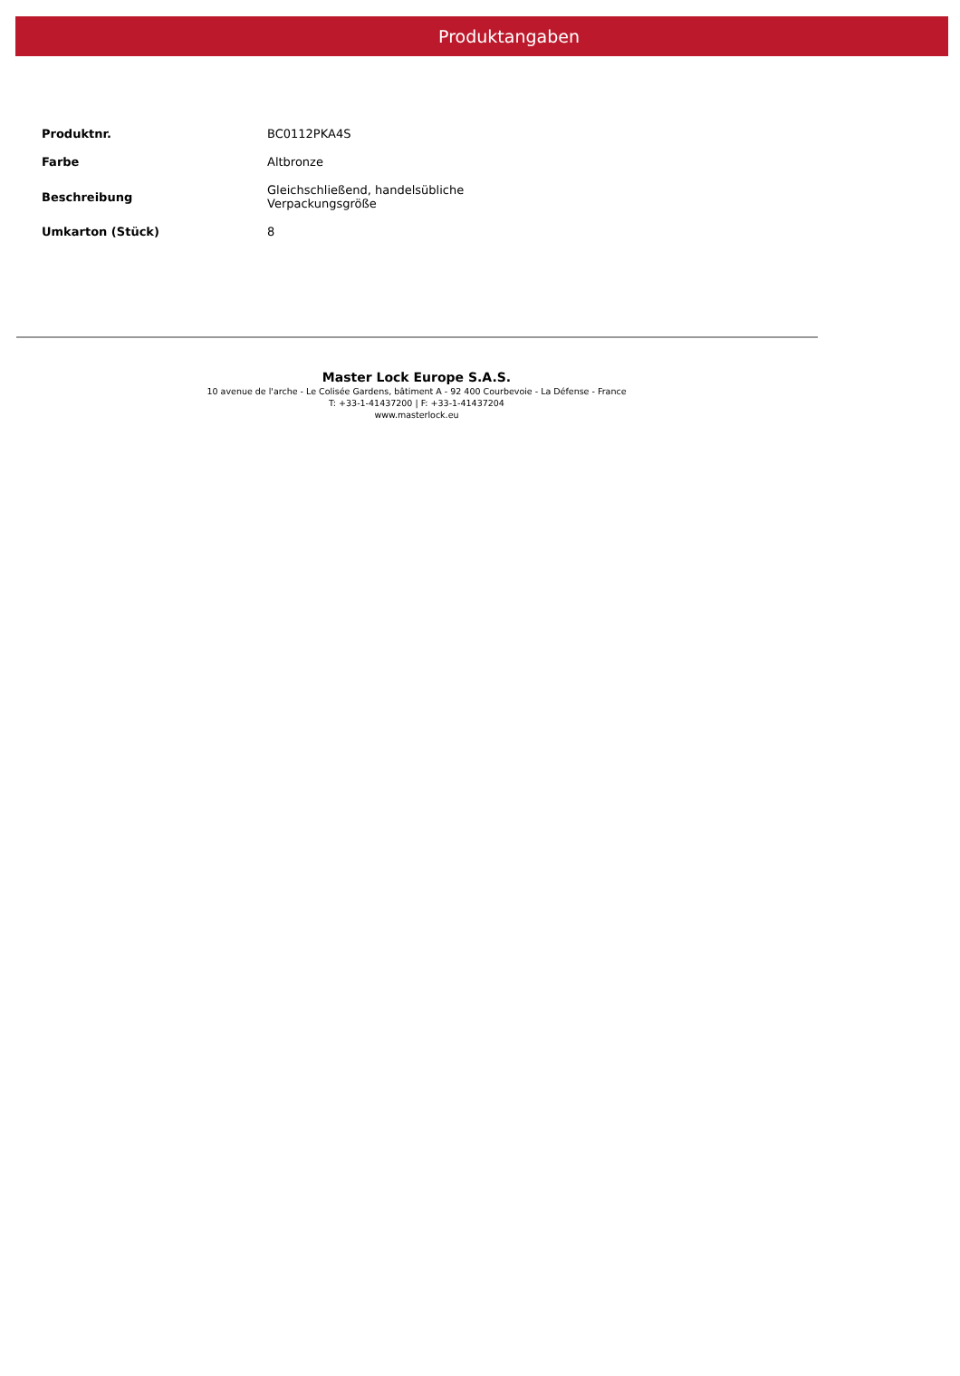Produktangaben
| Produktnr. | BC0112PKA4S |
| Farbe | Altbronze |
| Beschreibung | Gleichschließend, handelsübliche Verpackungsgröße |
| Umkarton (Stück) | 8 |
Master Lock Europe S.A.S.
10 avenue de l'arche - Le Colisée Gardens, bâtiment A - 92 400 Courbevoie - La Défense - France
T: +33-1-41437200 | F: +33-1-41437204
www.masterlock.eu